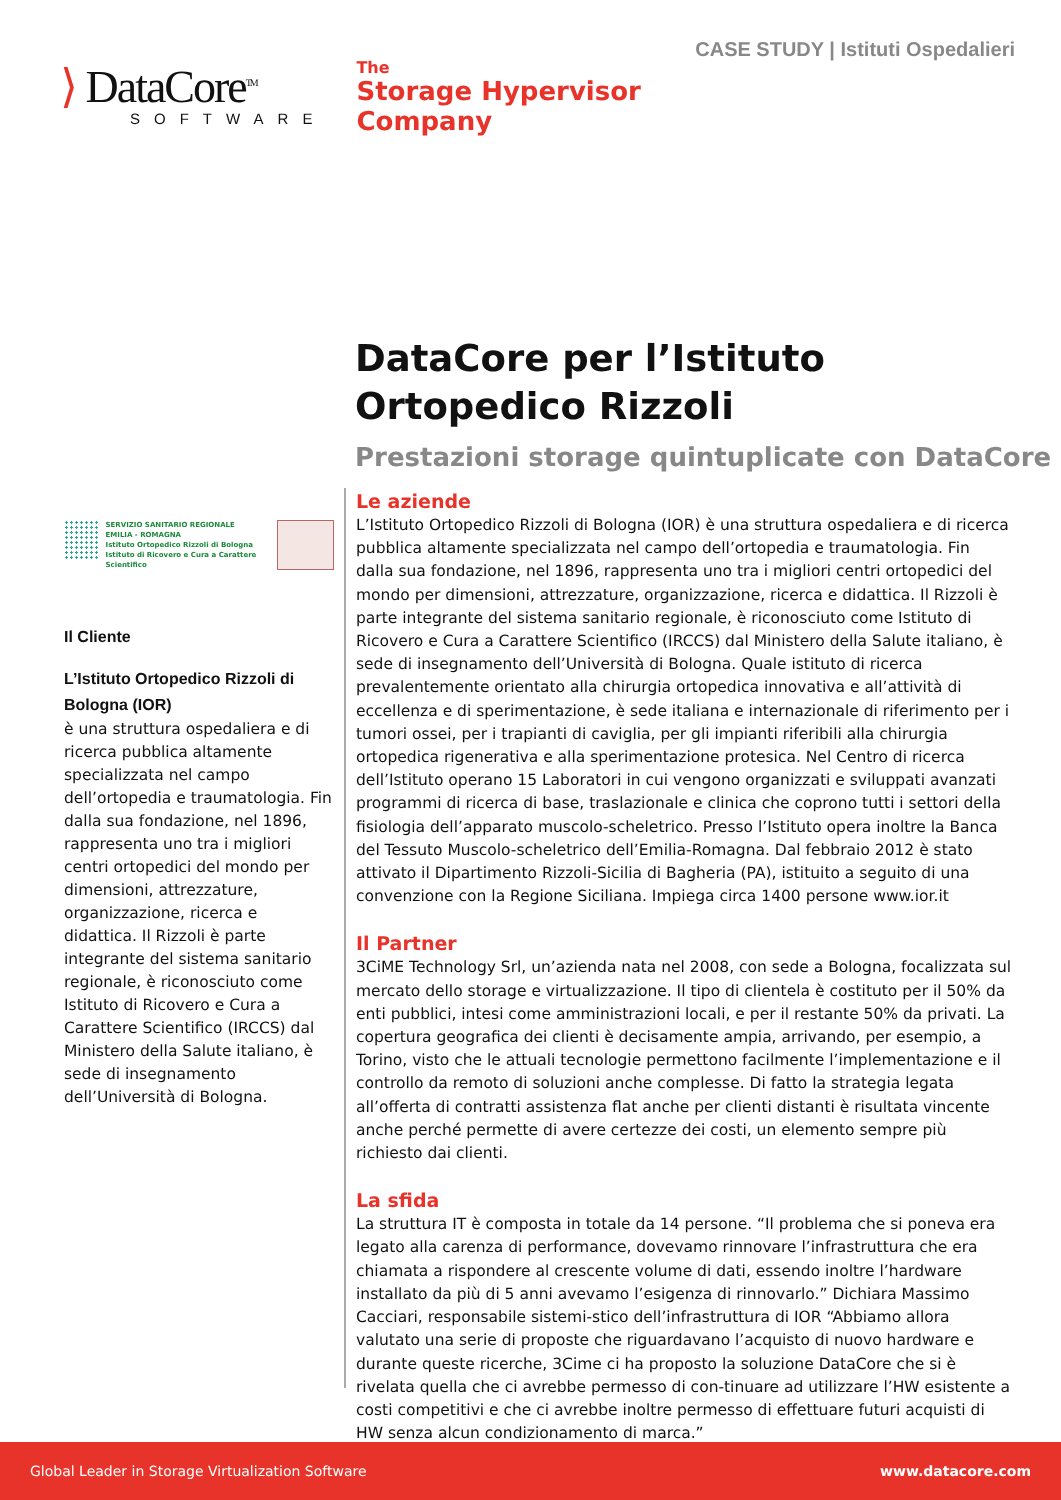CASE STUDY | Istituti Ospedalieri
⟩ DataCore<sup>TM</sup>
SOFTWARE
The
Storage Hypervisor
Company
DataCore per l’Istituto
Ortopedico Rizzoli
Prestazioni storage quintuplicate con DataCore
SERVIZIO SANITARIO REGIONALE
EMILIA - ROMAGNA
Istituto Ortopedico Rizzoli di Bologna
Istituto di Ricovero e Cura a Carattere Scientifico
Il Cliente
L’Istituto Ortopedico Rizzoli di Bologna (IOR)
è una struttura ospedaliera e di ricerca pubblica altamente specializzata nel campo dell’ortopedia e traumatologia. Fin dalla sua fondazione, nel 1896, rappresenta uno tra i migliori centri ortopedici del mondo per dimensioni, attrezzature, organizzazione, ricerca e didattica. Il Rizzoli è parte integrante del sistema sanitario regionale, è riconosciuto come Istituto di Ricovero e Cura a Carattere Scientifico (IRCCS) dal Ministero della Salute italiano, è sede di insegnamento dell’Università di Bologna.
Le aziende
L’Istituto Ortopedico Rizzoli di Bologna (IOR) è una struttura ospedaliera e di ricerca pubblica altamente specializzata nel campo dell’ortopedia e traumatologia. Fin dalla sua fondazione, nel 1896, rappresenta uno tra i migliori centri ortopedici del mondo per dimensioni, attrezzature, organizzazione, ricerca e didattica. Il Rizzoli è parte integrante del sistema sanitario regionale, è riconosciuto come Istituto di Ricovero e Cura a Carattere Scientifico (IRCCS) dal Ministero della Salute italiano, è sede di insegnamento dell’Università di Bologna. Quale istituto di ricerca prevalentemente orientato alla chirurgia ortopedica innovativa e all’attività di eccellenza e di sperimentazione, è sede italiana e internazionale di riferimento per i tumori ossei, per i trapianti di caviglia, per gli impianti riferibili alla chirurgia ortopedica rigenerativa e alla sperimentazione protesica. Nel Centro di ricerca dell’Istituto operano 15 Laboratori in cui vengono organizzati e sviluppati avanzati programmi di ricerca di base, traslazionale e clinica che coprono tutti i settori della fisiologia dell’apparato muscolo-scheletrico. Presso l’Istituto opera inoltre la Banca del Tessuto Muscolo-scheletrico dell’Emilia-Romagna. Dal febbraio 2012 è stato attivato il Dipartimento Rizzoli-Sicilia di Bagheria (PA), istituito a seguito di una convenzione con la Regione Siciliana. Impiega circa 1400 persone www.ior.it
Il Partner
3CiME Technology Srl, un’azienda nata nel 2008, con sede a Bologna, focalizzata sul mercato dello storage e virtualizzazione. Il tipo di clientela è costituto per il 50% da enti pubblici, intesi come amministrazioni locali, e per il restante 50% da privati. La copertura geografica dei clienti è decisamente ampia, arrivando, per esempio, a Torino, visto che le attuali tecnologie permettono facilmente l’implementazione e il controllo da remoto di soluzioni anche complesse. Di fatto la strategia legata all’offerta di contratti assistenza flat anche per clienti distanti è risultata vincente anche perché permette di avere certezze dei costi, un elemento sempre più richiesto dai clienti.
La sfida
La struttura IT è composta in totale da 14 persone. “Il problema che si poneva era legato alla carenza di performance, dovevamo rinnovare l’infrastruttura che era chiamata a rispondere al crescente volume di dati, essendo inoltre l’hardware installato da più di 5 anni avevamo l’esigenza di rinnovarlo.” Dichiara Massimo Cacciari, responsabile sistemi-stico dell’infrastruttura di IOR “Abbiamo allora valutato una serie di proposte che riguardavano l’acquisto di nuovo hardware e durante queste ricerche, 3Cime ci ha proposto la soluzione DataCore che si è rivelata quella che ci avrebbe permesso di con-tinuare ad utilizzare l’HW esistente a costi competitivi e che ci avrebbe inoltre permesso di effettuare futuri acquisti di HW senza alcun condizionamento di marca.”
Global Leader in Storage Virtualization Software www.datacore.com